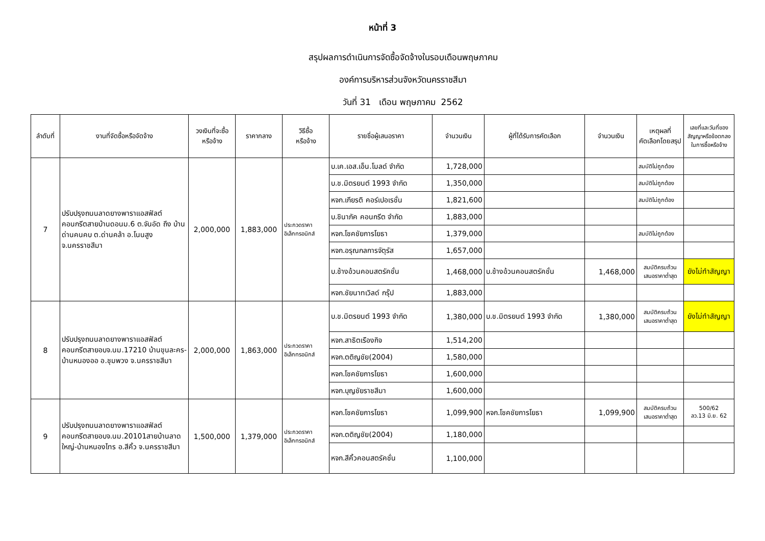หน้าที่ 3
สรุปผลการดำเนินการจัดซื้อจัดจ้างในรอบเดือนพฤษภาคม
องค์การบริหารส่วนจังหวัดนครราชสีมา
วันที่ 31 เดือน พฤษภาคม 2562
| ลำดับที่ | งานที่จัดซื้อหรือจัดจ้าง | วงเงินที่จะซื้อ หรือจ้าง | ราคากลาง | วิธีซื้อ หรือจ้าง | รายชื่อผู้เสนอราคา | จำนวนเงิน | ผู้ที่ได้รับการคัดเลือก | จำนวนเงิน | เหตุผลที่ คัดเลือกโดยสรุป | เลขที่และวันที่ของ สัญญาหรือข้อตกลง ในการซื้อหรือจ้าง |
| --- | --- | --- | --- | --- | --- | --- | --- | --- | --- | --- |
| 7 | ปรับปรุงถนนลาดยางพาราแอสฟัลต์คอนกรีตสายบ้านดอนม.6 ต.จันอัด ถึง บ้านด่านคนคบ ต.ด่านคล้า อ.โนนสูง จ.นครราชสีมา | 2,000,000 | 1,883,000 | ประกวดราคา อิเล็กทรอนิกส์ | บ.เค.เอส.เอ็น.โมลด์ จำกัด | 1,728,000 | | | สมบัติไม่ถูกต้อง | |
| | | | | | บ.ช.มิตรยนต์ 1993 จำกัด | 1,350,000 | | | สมบัติไม่ถูกต้อง | |
| | | | | | หจก.เกียรติ คอร์เปอเรชั่น | 1,821,600 | | | สมบัติไม่ถูกต้อง | |
| | | | | | บ.ชินาภัค คอนกรีต จำกัด | 1,883,000 | | | | |
| | | | | | หจก.โชคชัยการโยธา | 1,379,000 | | | สมบัติไม่ถูกต้อง | |
| | | | | | หจก.อรุณกลการจัตุรัส | 1,657,000 | | | | |
| | | | | | บ.ช้างอ้วนคอนสตรัคชั่น | 1,468,000 | บ.ช้างอ้วนคอนสตรัคชั่น | 1,468,000 | สมบัติครบถ้วน เสนอราคาต่ำสุด | ยังไม่ทำสัญญา |
| | | | | | หจก.ชัยนาทเวิลด์ กรุ๊ป | 1,883,000 | | | | |
| 8 | ปรับปรุงถนนลาดยางพาราแอสฟัลต์คอนกรีตสายอบจ.นม.17210 บ้านขุนละคร-บ้านหนองออ อ.ชุมพวง จ.นครราชสีมา | 2,000,000 | 1,863,000 | ประกวดราคา อิเล็กทรอนิกส์ | บ.ช.มิตรยนต์ 1993 จำกัด | 1,380,000 | บ.ช.มิตรยนต์ 1993 จำกัด | 1,380,000 | สมบัติครบถ้วน เสนอราคาต่ำสุด | ยังไม่ทำสัญญา |
| | | | | | หจก.สาธิตเรืองกิจ | 1,514,200 | | | | |
| | | | | | หจก.ตติญชัย(2004) | 1,580,000 | | | | |
| | | | | | หจก.โชคชัยการโยธา | 1,600,000 | | | | |
| | | | | | หจก.บุญชัยราชสีมา | 1,600,000 | | | | |
| 9 | ปรับปรุงถนนลาดยางพาราแอสฟัลต์คอนกรีตสายอบจ.นม.20101สายบ้านลาดใหญ่-บ้านหนองไทร อ.สีคิ้ว จ.นครราชสีมา | 1,500,000 | 1,379,000 | ประกวดราคา อิเล็กทรอนิกส์ | หจก.โชคชัยการโยธา | 1,099,900 | หจก.โชคชัยการโยธา | 1,099,900 | สมบัติครบถ้วน เสนอราคาต่ำสุด | 500/62 ลว.13 มิ.ย. 62 |
| | | | | | หจก.ตติญชัย(2004) | 1,180,000 | | | | |
| | | | | | หจก.สีคิ้วคอนสตรัคชั่น | 1,100,000 | | | | |